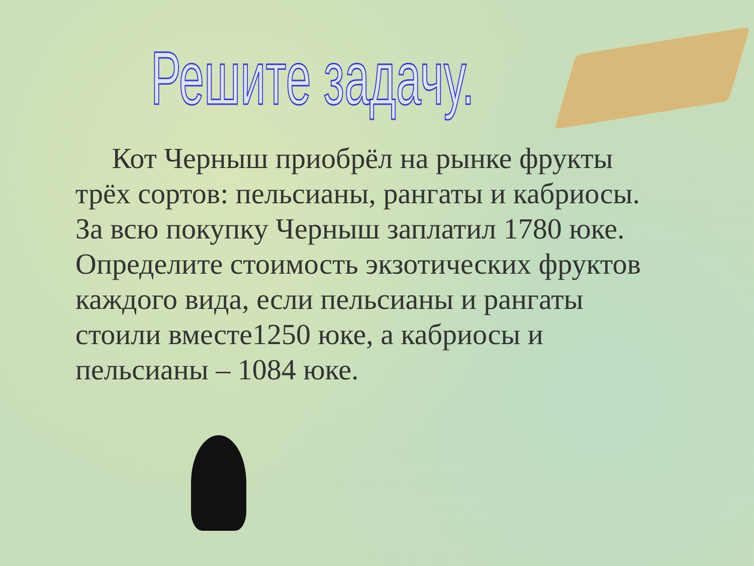Решите задачу.
Кот Черныш приобрёл на рынке фрукты трёх сортов: пельсианы, рангаты и кабриосы. За всю покупку Черныш заплатил 1780 юке. Определите стоимость экзотических фруктов каждого вида, если пельсианы и рангаты стоили вместе1250 юке, а кабриосы и пельсианы – 1084 юке.